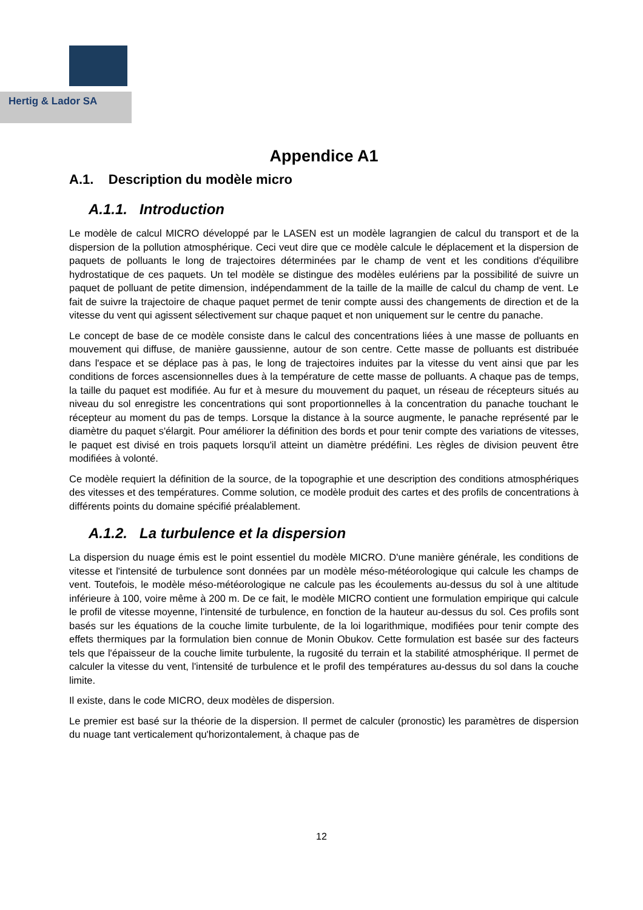Hertig & Lador SA
Appendice A1
A.1. Description du modèle micro
A.1.1. Introduction
Le modèle de calcul MICRO développé par le LASEN est un modèle lagrangien de calcul du transport et de la dispersion de la pollution atmosphérique. Ceci veut dire que ce modèle calcule le déplacement et la dispersion de paquets de polluants le long de trajectoires déterminées par le champ de vent et les conditions d'équilibre hydrostatique de ces paquets. Un tel modèle se distingue des modèles eulériens par la possibilité de suivre un paquet de polluant de petite dimension, indépendamment de la taille de la maille de calcul du champ de vent. Le fait de suivre la trajectoire de chaque paquet permet de tenir compte aussi des changements de direction et de la vitesse du vent qui agissent sélectivement sur chaque paquet et non uniquement sur le centre du panache.
Le concept de base de ce modèle consiste dans le calcul des concentrations liées à une masse de polluants en mouvement qui diffuse, de manière gaussienne, autour de son centre. Cette masse de polluants est distribuée dans l'espace et se déplace pas à pas, le long de trajectoires induites par la vitesse du vent ainsi que par les conditions de forces ascensionnelles dues à la température de cette masse de polluants. A chaque pas de temps, la taille du paquet est modifiée. Au fur et à mesure du mouvement du paquet, un réseau de récepteurs situés au niveau du sol enregistre les concentrations qui sont proportionnelles à la concentration du panache touchant le récepteur au moment du pas de temps. Lorsque la distance à la source augmente, le panache représenté par le diamètre du paquet s'élargit. Pour améliorer la définition des bords et pour tenir compte des variations de vitesses, le paquet est divisé en trois paquets lorsqu'il atteint un diamètre prédéfini. Les règles de division peuvent être modifiées à volonté.
Ce modèle requiert la définition de la source, de la topographie et une description des conditions atmosphériques des vitesses et des températures. Comme solution, ce modèle produit des cartes et des profils de concentrations à différents points du domaine spécifié préalablement.
A.1.2. La turbulence et la dispersion
La dispersion du nuage émis est le point essentiel du modèle MICRO. D'une manière générale, les conditions de vitesse et l'intensité de turbulence sont données par un modèle méso-météorologique qui calcule les champs de vent. Toutefois, le modèle méso-météorologique ne calcule pas les écoulements au-dessus du sol à une altitude inférieure à 100, voire même à 200 m. De ce fait, le modèle MICRO contient une formulation empirique qui calcule le profil de vitesse moyenne, l'intensité de turbulence, en fonction de la hauteur au-dessus du sol. Ces profils sont basés sur les équations de la couche limite turbulente, de la loi logarithmique, modifiées pour tenir compte des effets thermiques par la formulation bien connue de Monin Obukov. Cette formulation est basée sur des facteurs tels que l'épaisseur de la couche limite turbulente, la rugosité du terrain et la stabilité atmosphérique. Il permet de calculer la vitesse du vent, l'intensité de turbulence et le profil des températures au-dessus du sol dans la couche limite.
Il existe, dans le code MICRO, deux modèles de dispersion.
Le premier est basé sur la théorie de la dispersion. Il permet de calculer (pronostic) les paramètres de dispersion du nuage tant verticalement qu'horizontalement, à chaque pas de
12